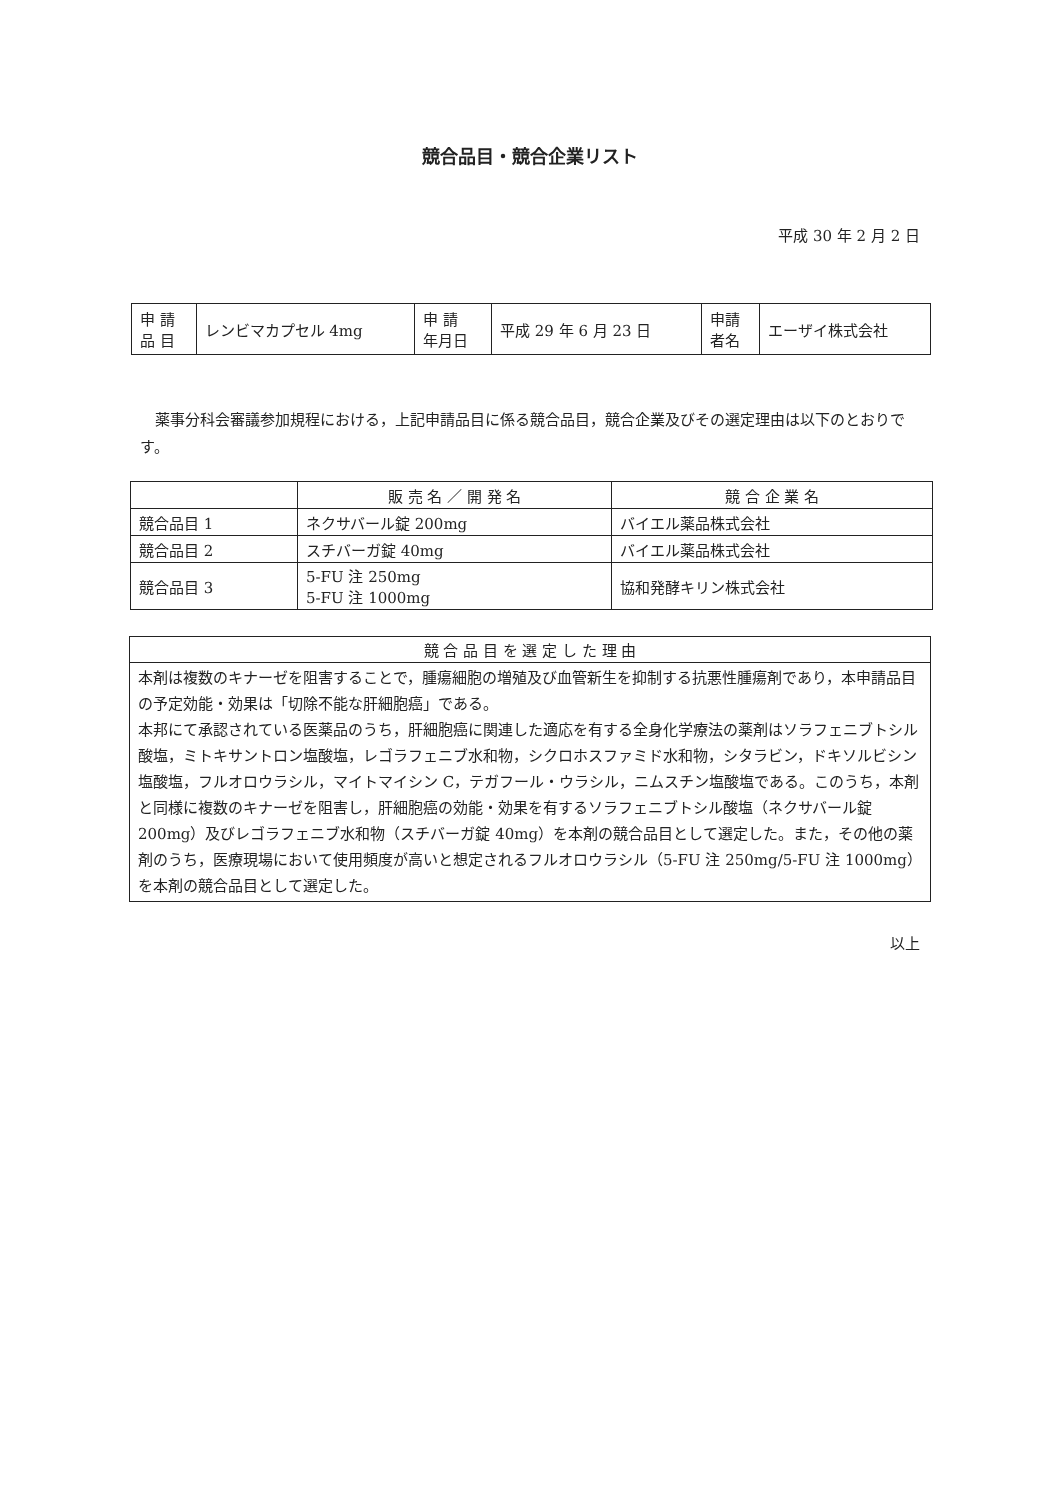競合品目・競合企業リスト
平成 30 年 2 月 2 日
| 申 請 品 目 | レンビマカプセル 4mg | 申 請 年月日 | 平成 29 年 6 月 23 日 | 申請 者名 | エーザイ株式会社 |
薬事分科会審議参加規程における，上記申請品目に係る競合品目，競合企業及びその選定理由は以下のとおりです。
| | 販 売 名 ／ 開 発 名 | 競 合 企 業 名 |
| --- | --- | --- |
| 競合品目 1 | ネクサバール錠 200mg | バイエル薬品株式会社 |
| 競合品目 2 | スチバーガ錠 40mg | バイエル薬品株式会社 |
| 競合品目 3 | 5-FU 注 250mg 5-FU 注 1000mg | 協和発酵キリン株式会社 |
| 競 合 品 目 を 選 定 し た 理 由 |
| --- |
| 本剤は複数のキナーゼを阻害することで，腫瘍細胞の増殖及び血管新生を抑制する抗悪性腫瘍剤であり，本申請品目の予定効能・効果は「切除不能な肝細胞癌」である。 本邦にて承認されている医薬品のうち，肝細胞癌に関連した適応を有する全身化学療法の薬剤はソラフェニブトシル酸塩，ミトキサントロン塩酸塩，レゴラフェニブ水和物，シクロホスファミド水和物，シタラビン，ドキソルビシン塩酸塩，フルオロウラシル，マイトマイシン C，テガフール・ウラシル，ニムスチン塩酸塩である。このうち，本剤と同様に複数のキナーゼを阻害し，肝細胞癌の効能・効果を有するソラフェニブトシル酸塩（ネクサバール錠 200mg）及びレゴラフェニブ水和物（スチバーガ錠 40mg）を本剤の競合品目として選定した。また，その他の薬剤のうち，医療現場において使用頻度が高いと想定されるフルオロウラシル（5-FU 注 250mg/5-FU 注 1000mg）を本剤の競合品目として選定した。 |
以上